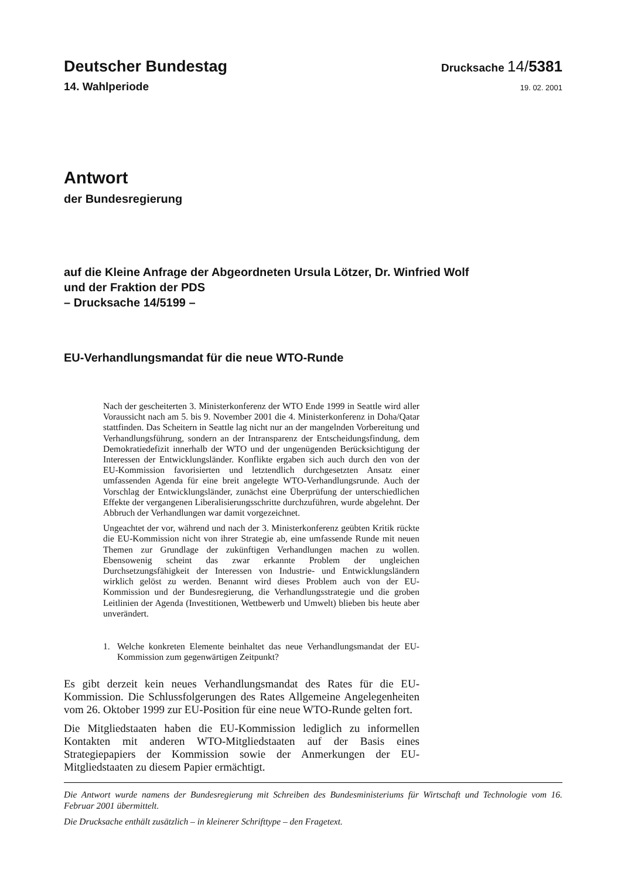Deutscher Bundestag
Drucksache 14/5381
14. Wahlperiode
19. 02. 2001
Antwort
der Bundesregierung
auf die Kleine Anfrage der Abgeordneten Ursula Lötzer, Dr. Winfried Wolf
und der Fraktion der PDS
– Drucksache 14/5199 –
EU-Verhandlungsmandat für die neue WTO-Runde
Nach der gescheiterten 3. Ministerkonferenz der WTO Ende 1999 in Seattle wird aller Voraussicht nach am 5. bis 9. November 2001 die 4. Ministerkonferenz in Doha/Qatar stattfinden. Das Scheitern in Seattle lag nicht nur an der mangelnden Vorbereitung und Verhandlungsführung, sondern an der Intransparenz der Entscheidungsfindung, dem Demokratiedefizit innerhalb der WTO und der ungenügenden Berücksichtigung der Interessen der Entwicklungsländer. Konflikte ergaben sich auch durch den von der EU-Kommission favorisierten und letztendlich durchgesetzten Ansatz einer umfassenden Agenda für eine breit angelegte WTO-Verhandlungsrunde. Auch der Vorschlag der Entwicklungsländer, zunächst eine Überprüfung der unterschiedlichen Effekte der vergangenen Liberalisierungsschritte durchzuführen, wurde abgelehnt. Der Abbruch der Verhandlungen war damit vorgezeichnet.
Ungeachtet der vor, während und nach der 3. Ministerkonferenz geübten Kritik rückte die EU-Kommission nicht von ihrer Strategie ab, eine umfassende Runde mit neuen Themen zur Grundlage der zukünftigen Verhandlungen machen zu wollen. Ebensowenig scheint das zwar erkannte Problem der ungleichen Durchsetzungsfähigkeit der Interessen von Industrie- und Entwicklungsländern wirklich gelöst zu werden. Benannt wird dieses Problem auch von der EU-Kommission und der Bundesregierung, die Verhandlungsstrategie und die groben Leitlinien der Agenda (Investitionen, Wettbewerb und Umwelt) blieben bis heute aber unverändert.
1. Welche konkreten Elemente beinhaltet das neue Verhandlungsmandat der EU-Kommission zum gegenwärtigen Zeitpunkt?
Es gibt derzeit kein neues Verhandlungsmandat des Rates für die EU-Kommission. Die Schlussfolgerungen des Rates Allgemeine Angelegenheiten vom 26. Oktober 1999 zur EU-Position für eine neue WTO-Runde gelten fort.
Die Mitgliedstaaten haben die EU-Kommission lediglich zu informellen Kontakten mit anderen WTO-Mitgliedstaaten auf der Basis eines Strategiepapiers der Kommission sowie der Anmerkungen der EU-Mitgliedstaaten zu diesem Papier ermächtigt.
Die Antwort wurde namens der Bundesregierung mit Schreiben des Bundesministeriums für Wirtschaft und Technologie vom 16. Februar 2001 übermittelt.
Die Drucksache enthält zusätzlich – in kleinerer Schrifttype – den Fragetext.